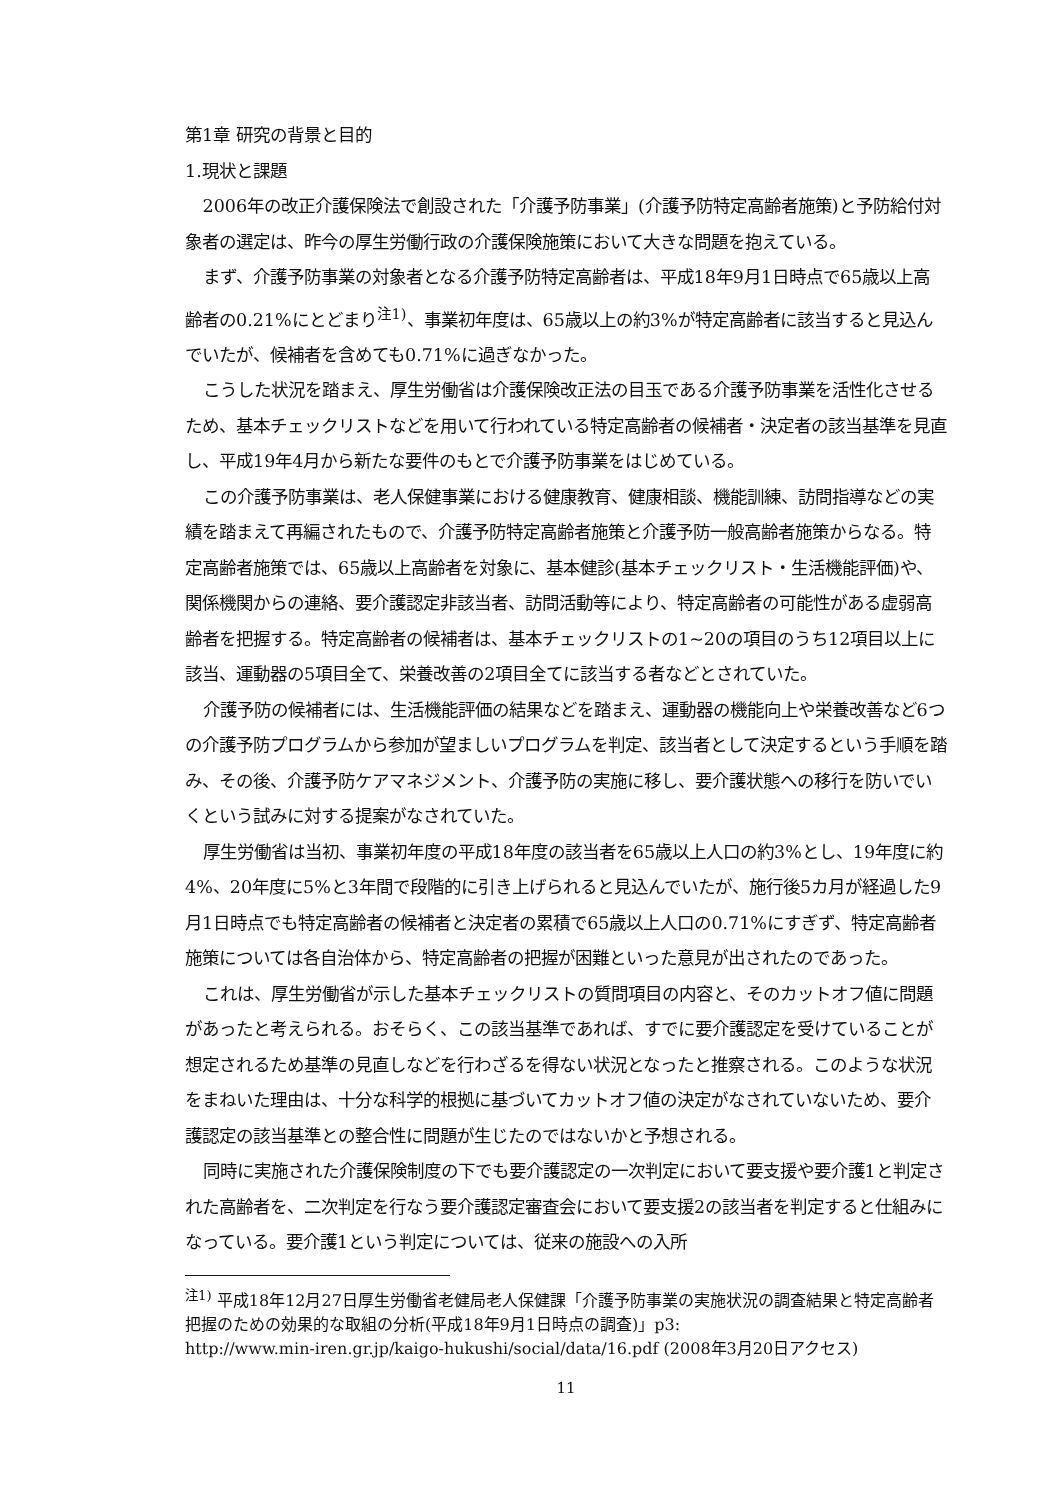第1章 研究の背景と目的
1.現状と課題
2006年の改正介護保険法で創設された「介護予防事業」(介護予防特定高齢者施策)と予防給付対象者の選定は、昨今の厚生労働行政の介護保険施策において大きな問題を抱えている。
まず、介護予防事業の対象者となる介護予防特定高齢者は、平成18年9月1日時点で65歳以上高齢者の0.21%にとどまり<sup>注1)</sup>、事業初年度は、65歳以上の約3%が特定高齢者に該当すると見込んでいたが、候補者を含めても0.71%に過ぎなかった。
こうした状況を踏まえ、厚生労働省は介護保険改正法の目玉である介護予防事業を活性化させるため、基本チェックリストなどを用いて行われている特定高齢者の候補者・決定者の該当基準を見直し、平成19年4月から新たな要件のもとで介護予防事業をはじめている。
この介護予防事業は、老人保健事業における健康教育、健康相談、機能訓練、訪問指導などの実績を踏まえて再編されたもので、介護予防特定高齢者施策と介護予防一般高齢者施策からなる。特定高齢者施策では、65歳以上高齢者を対象に、基本健診(基本チェックリスト・生活機能評価)や、関係機関からの連絡、要介護認定非該当者、訪問活動等により、特定高齢者の可能性がある虚弱高齢者を把握する。特定高齢者の候補者は、基本チェックリストの1~20の項目のうち12項目以上に該当、運動器の5項目全て、栄養改善の2項目全てに該当する者などとされていた。
介護予防の候補者には、生活機能評価の結果などを踏まえ、運動器の機能向上や栄養改善など6つの介護予防プログラムから参加が望ましいプログラムを判定、該当者として決定するという手順を踏み、その後、介護予防ケアマネジメント、介護予防の実施に移し、要介護状態への移行を防いでいくという試みに対する提案がなされていた。
厚生労働省は当初、事業初年度の平成18年度の該当者を65歳以上人口の約3%とし、19年度に約4%、20年度に5%と3年間で段階的に引き上げられると見込んでいたが、施行後5カ月が経過した9月1日時点でも特定高齢者の候補者と決定者の累積で65歳以上人口の0.71%にすぎず、特定高齢者施策については各自治体から、特定高齢者の把握が困難といった意見が出されたのであった。
これは、厚生労働省が示した基本チェックリストの質問項目の内容と、そのカットオフ値に問題があったと考えられる。おそらく、この該当基準であれば、すでに要介護認定を受けていることが想定されるため基準の見直しなどを行わざるを得ない状況となったと推察される。このような状況をまねいた理由は、十分な科学的根拠に基づいてカットオフ値の決定がなされていないため、要介護認定の該当基準との整合性に問題が生じたのではないかと予想される。
同時に実施された介護保険制度の下でも要介護認定の一次判定において要支援や要介護1と判定された高齢者を、二次判定を行なう要介護認定審査会において要支援2の該当者を判定すると仕組みになっている。要介護1という判定については、従来の施設への入所
<sup>注1)</sup> 平成18年12月27日厚生労働省老健局老人保健課「介護予防事業の実施状況の調査結果と特定高齢者把握のための効果的な取組の分析(平成18年9月1日時点の調査)」p3:
http://www.min-iren.gr.jp/kaigo-hukushi/social/data/16.pdf (2008年3月20日アクセス)
11